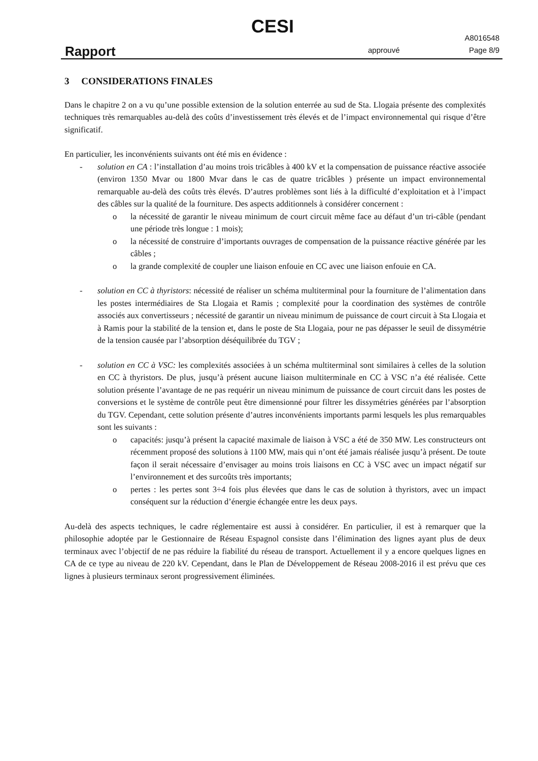CESI
Rapport approuvé
A8016548
Page 8/9
3 CONSIDERATIONS FINALES
Dans le chapitre 2 on a vu qu’une possible extension de la solution enterrée au sud de Sta. Llogaia présente des complexités techniques très remarquables au-delà des coûts d’investissement très élevés et de l’impact environnemental qui risque d’être significatif.
En particulier, les inconvénients suivants ont été mis en évidence :
- solution en CA : l’installation d’au moins trois tricâbles à 400 kV et la compensation de puissance réactive associée (environ 1350 Mvar ou 1800 Mvar dans le cas de quatre tricâbles ) présente un impact environnemental remarquable au-delà des coûts très élevés. D’autres problèmes sont liés à la difficulté d’exploitation et à l’impact des câbles sur la qualité de la fourniture. Des aspects additionnels à considérer concernent :
o la nécessité de garantir le niveau minimum de court circuit même face au défaut d’un tri-câble (pendant une période très longue : 1 mois);
o la nécessité de construire d’importants ouvrages de compensation de la puissance réactive générée par les câbles ;
o la grande complexité de coupler une liaison enfouie en CC avec une liaison enfouie en CA.
- solution en CC à thyristors: nécessité de réaliser un schéma multiterminal pour la fourniture de l’alimentation dans les postes intermédiaires de Sta Llogaia et Ramis ; complexité pour la coordination des systèmes de contrôle associés aux convertisseurs ; nécessité de garantir un niveau minimum de puissance de court circuit à Sta Llogaia et à Ramis pour la stabilité de la tension et, dans le poste de Sta Llogaia, pour ne pas dépasser le seuil de dissymétrie de la tension causée par l’absorption déséquilibrée du TGV ;
- solution en CC à VSC: les complexités associées à un schéma multiterminal sont similaires à celles de la solution en CC à thyristors. De plus, jusqu’à présent aucune liaison multiterminale en CC à VSC n’a été réalisée. Cette solution présente l’avantage de ne pas requérir un niveau minimum de puissance de court circuit dans les postes de conversions et le système de contrôle peut être dimensionné pour filtrer les dissymétries générées par l’absorption du TGV. Cependant, cette solution présente d’autres inconvénients importants parmi lesquels les plus remarquables sont les suivants :
o capacités: jusqu’à présent la capacité maximale de liaison à VSC a été de 350 MW. Les constructeurs ont récemment proposé des solutions à 1100 MW, mais qui n’ont été jamais réalisée jusqu’à présent. De toute façon il serait nécessaire d’envisager au moins trois liaisons en CC à VSC avec un impact négatif sur l’environnement et des surcoûts très importants;
o pertes : les pertes sont 3÷4 fois plus élevées que dans le cas de solution à thyristors, avec un impact conséquent sur la réduction d’énergie échangée entre les deux pays.
Au-delà des aspects techniques, le cadre réglementaire est aussi à considérer. En particulier, il est à remarquer que la philosophie adoptée par le Gestionnaire de Réseau Espagnol consiste dans l’élimination des lignes ayant plus de deux terminaux avec l’objectif de ne pas réduire la fiabilité du réseau de transport. Actuellement il y a encore quelques lignes en CA de ce type au niveau de 220 kV. Cependant, dans le Plan de Développement de Réseau 2008-2016 il est prévu que ces lignes à plusieurs terminaux seront progressivement éliminées.